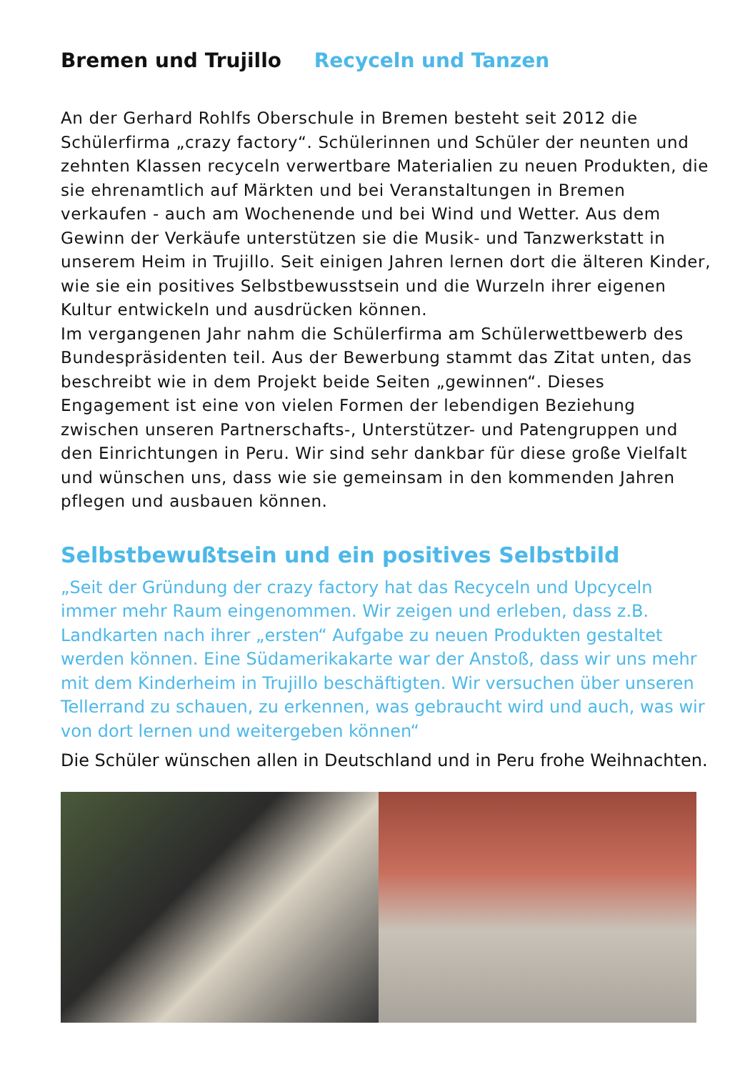Bremen und Trujillo Recyceln und Tanzen
An der Gerhard Rohlfs Oberschule in Bremen besteht seit 2012 die Schülerfirma „crazy factory“. Schülerinnen und Schüler der neunten und zehnten Klassen recyceln verwertbare Materialien zu neuen Produkten, die sie ehrenamtlich auf Märkten und bei Veranstaltungen in Bremen verkaufen - auch am Wochenende und bei Wind und Wetter. Aus dem Gewinn der Verkäufe unterstützen sie die Musik- und Tanzwerkstatt in unserem Heim in Trujillo. Seit einigen Jahren lernen dort die älteren Kinder, wie sie ein positives Selbstbewusstsein und die Wurzeln ihrer eigenen Kultur entwickeln und ausdrücken können.
Im vergangenen Jahr nahm die Schülerfirma am Schülerwettbewerb des Bundespräsidenten teil. Aus der Bewerbung stammt das Zitat unten, das beschreibt wie in dem Projekt beide Seiten „gewinnen“. Dieses Engagement ist eine von vielen Formen der lebendigen Beziehung zwischen unseren Partnerschafts-, Unterstützer- und Patengruppen und den Einrichtungen in Peru. Wir sind sehr dankbar für diese große Vielfalt und wünschen uns, dass wie sie gemeinsam in den kommenden Jahren pflegen und ausbauen können.
Selbstbewußtsein und ein positives Selbstbild
„Seit der Gründung der crazy factory hat das Recyceln und Upcyceln immer mehr Raum eingenommen. Wir zeigen und erleben, dass z.B. Landkarten nach ihrer „ersten“ Aufgabe zu neuen Produkten gestaltet werden können. Eine Südamerikakarte war der Anstoß, dass wir uns mehr mit dem Kinderheim in Trujillo beschäftigten. Wir versuchen über unseren Tellerrand zu schauen, zu erkennen, was gebraucht wird und auch, was wir von dort lernen und weitergeben können“
Die Schüler wünschen allen in Deutschland und in Peru frohe Weihnachten.